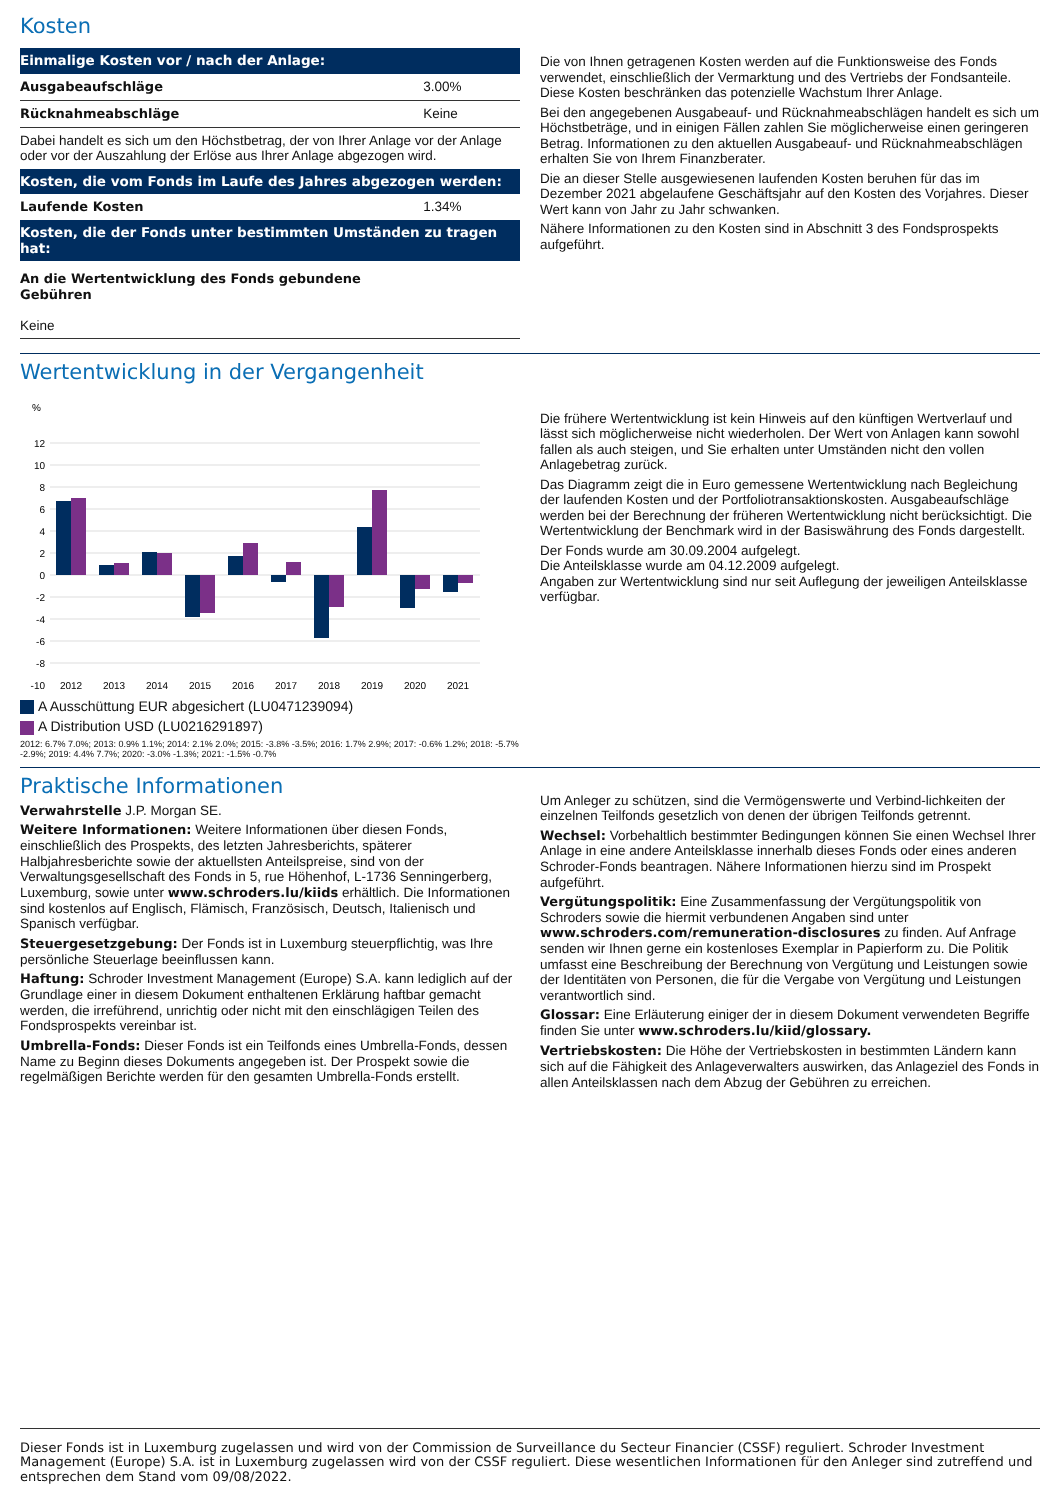Kosten
| Einmalige Kosten vor / nach der Anlage: | |
| --- | --- |
| Ausgabeaufschläge | 3.00% |
| Rücknahmeabschläge | Keine |
| Dabei handelt es sich um den Höchstbetrag, der von Ihrer Anlage vor der Anlage oder vor der Auszahlung der Erlöse aus Ihrer Anlage abgezogen wird. | |
| Kosten, die vom Fonds im Laufe des Jahres abgezogen werden: | |
| Laufende Kosten | 1.34% |
| Kosten, die der Fonds unter bestimmten Umständen zu tragen hat: | |
| An die Wertentwicklung des Fonds gebundene Gebühren | |
| Keine | |
Die von Ihnen getragenen Kosten werden auf die Funktionsweise des Fonds verwendet, einschließlich der Vermarktung und des Vertriebs der Fondsanteile. Diese Kosten beschränken das potenzielle Wachstum Ihrer Anlage.
Bei den angegebenen Ausgabeauf- und Rücknahmeabschlägen handelt es sich um Höchstbeträge, und in einigen Fällen zahlen Sie möglicherweise einen geringeren Betrag. Informationen zu den aktuellen Ausgabeauf- und Rücknahmeabschlägen erhalten Sie von Ihrem Finanzberater.
Die an dieser Stelle ausgewiesenen laufenden Kosten beruhen für das im Dezember 2021 abgelaufene Geschäftsjahr auf den Kosten des Vorjahres. Dieser Wert kann von Jahr zu Jahr schwanken.
Nähere Informationen zu den Kosten sind in Abschnitt 3 des Fondsprospekts aufgeführt.
Wertentwicklung in der Vergangenheit
%
12
10
8
6
4
2
0
-2
-4
-6
-8
-10
2012
2013
2014
2015
2016
2017
2018
2019
2020
2021
A Ausschüttung EUR abgesichert (LU0471239094)
A Distribution USD (LU0216291897)
2012: 6.7% 7.0%; 2013: 0.9% 1.1%; 2014: 2.1% 2.0%; 2015: -3.8% -3.5%; 2016: 1.7% 2.9%; 2017: -0.6% 1.2%; 2018: -5.7% -2.9%; 2019: 4.4% 7.7%; 2020: -3.0% -1.3%; 2021: -1.5% -0.7%
Die frühere Wertentwicklung ist kein Hinweis auf den künftigen Wertverlauf und lässt sich möglicherweise nicht wiederholen. Der Wert von Anlagen kann sowohl fallen als auch steigen, und Sie erhalten unter Umständen nicht den vollen Anlagebetrag zurück.
Das Diagramm zeigt die in Euro gemessene Wertentwicklung nach Begleichung der laufenden Kosten und der Portfoliotransaktionskosten. Ausgabeaufschläge werden bei der Berechnung der früheren Wertentwicklung nicht berücksichtigt. Die Wertentwicklung der Benchmark wird in der Basiswährung des Fonds dargestellt.
Der Fonds wurde am 30.09.2004 aufgelegt.
Die Anteilsklasse wurde am 04.12.2009 aufgelegt.
Angaben zur Wertentwicklung sind nur seit Auflegung der jeweiligen Anteilsklasse verfügbar.
Praktische Informationen
Verwahrstelle J.P. Morgan SE.
Weitere Informationen: Weitere Informationen über diesen Fonds, einschließlich des Prospekts, des letzten Jahresberichts, späterer Halbjahresberichte sowie der aktuellsten Anteilspreise, sind von der Verwaltungsgesellschaft des Fonds in 5, rue Höhenhof, L-1736 Senningerberg, Luxemburg, sowie unter www.schroders.lu/kiids erhältlich. Die Informationen sind kostenlos auf Englisch, Flämisch, Französisch, Deutsch, Italienisch und Spanisch verfügbar.
Steuergesetzgebung: Der Fonds ist in Luxemburg steuerpflichtig, was Ihre persönliche Steuerlage beeinflussen kann.
Haftung: Schroder Investment Management (Europe) S.A. kann lediglich auf der Grundlage einer in diesem Dokument enthaltenen Erklärung haftbar gemacht werden, die irreführend, unrichtig oder nicht mit den einschlägigen Teilen des Fondsprospekts vereinbar ist.
Umbrella-Fonds: Dieser Fonds ist ein Teilfonds eines Umbrella-Fonds, dessen Name zu Beginn dieses Dokuments angegeben ist. Der Prospekt sowie die regelmäßigen Berichte werden für den gesamten Umbrella-Fonds erstellt.
Um Anleger zu schützen, sind die Vermögenswerte und Verbind-lichkeiten der einzelnen Teilfonds gesetzlich von denen der übrigen Teilfonds getrennt.
Wechsel: Vorbehaltlich bestimmter Bedingungen können Sie einen Wechsel Ihrer Anlage in eine andere Anteilsklasse innerhalb dieses Fonds oder eines anderen Schroder-Fonds beantragen. Nähere Informationen hierzu sind im Prospekt aufgeführt.
Vergütungspolitik: Eine Zusammenfassung der Vergütungspolitik von Schroders sowie die hiermit verbundenen Angaben sind unter www.schroders.com/remuneration-disclosures zu finden. Auf Anfrage senden wir Ihnen gerne ein kostenloses Exemplar in Papierform zu. Die Politik umfasst eine Beschreibung der Berechnung von Vergütung und Leistungen sowie der Identitäten von Personen, die für die Vergabe von Vergütung und Leistungen verantwortlich sind.
Glossar: Eine Erläuterung einiger der in diesem Dokument verwendeten Begriffe finden Sie unter www.schroders.lu/kiid/glossary.
Vertriebskosten: Die Höhe der Vertriebskosten in bestimmten Ländern kann sich auf die Fähigkeit des Anlageverwalters auswirken, das Anlageziel des Fonds in allen Anteilsklassen nach dem Abzug der Gebühren zu erreichen.
Dieser Fonds ist in Luxemburg zugelassen und wird von der Commission de Surveillance du Secteur Financier (CSSF) reguliert. Schroder Investment Management (Europe) S.A. ist in Luxemburg zugelassen wird von der CSSF reguliert. Diese wesentlichen Informationen für den Anleger sind zutreffend und entsprechen dem Stand vom 09/08/2022.